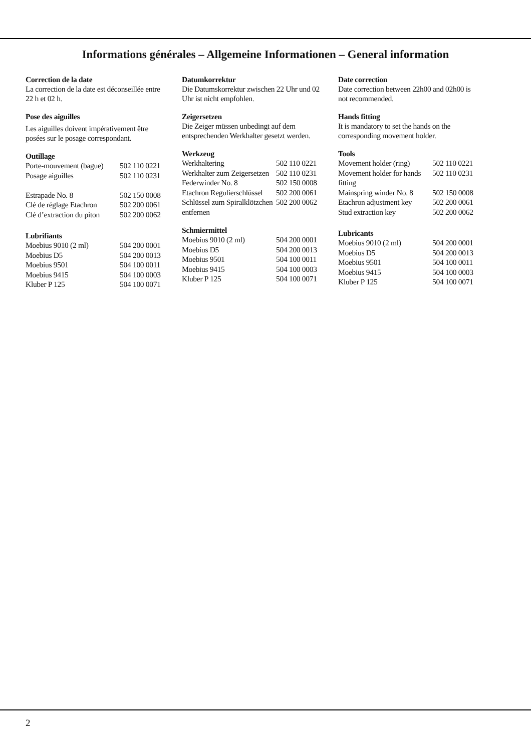Informations générales – Allgemeine Informationen – General information
Correction de la date
La correction de la date est déconseillée entre 22 h et 02 h.
Pose des aiguilles
Les aiguilles doivent impérativement être posées sur le posage correspondant.
Outillage
| Porte-mouvement (bague) | 502 110 0221 |
| Posage aiguilles | 502 110 0231 |
| Estrapade No. 8 | 502 150 0008 |
| Clé de réglage Etachron | 502 200 0061 |
| Clé d’extraction du piton | 502 200 0062 |
Lubrifiants
| Moebius 9010 (2 ml) | 504 200 0001 |
| Moebius D5 | 504 200 0013 |
| Moebius 9501 | 504 100 0011 |
| Moebius 9415 | 504 100 0003 |
| Kluber P 125 | 504 100 0071 |
Datumkorrektur
Die Datumskorrektur zwischen 22 Uhr und 02 Uhr ist nicht empfohlen.
Zeigersetzen
Die Zeiger müssen unbedingt auf dem entsprechenden Werkhalter gesetzt werden.
Werkzeug
| Werkhaltering | 502 110 0221 |
| Werkhalter zum Zeigersetzen | 502 110 0231 |
| Federwinder No. 8 | 502 150 0008 |
| Etachron Regulierschlüssel | 502 200 0061 |
| Schlüssel zum Spiralklötzchen entfernen | 502 200 0062 |
Schmiermittel
| Moebius 9010 (2 ml) | 504 200 0001 |
| Moebius D5 | 504 200 0013 |
| Moebius 9501 | 504 100 0011 |
| Moebius 9415 | 504 100 0003 |
| Kluber P 125 | 504 100 0071 |
Date correction
Date correction between 22h00 and 02h00 is not recommended.
Hands fitting
It is mandatory to set the hands on the corresponding movement holder.
Tools
| Movement holder (ring) | 502 110 0221 |
| Movement holder for hands fitting | 502 110 0231 |
| Mainspring winder No. 8 | 502 150 0008 |
| Etachron adjustment key | 502 200 0061 |
| Stud extraction key | 502 200 0062 |
Lubricants
| Moebius 9010 (2 ml) | 504 200 0001 |
| Moebius D5 | 504 200 0013 |
| Moebius 9501 | 504 100 0011 |
| Moebius 9415 | 504 100 0003 |
| Kluber P 125 | 504 100 0071 |
2